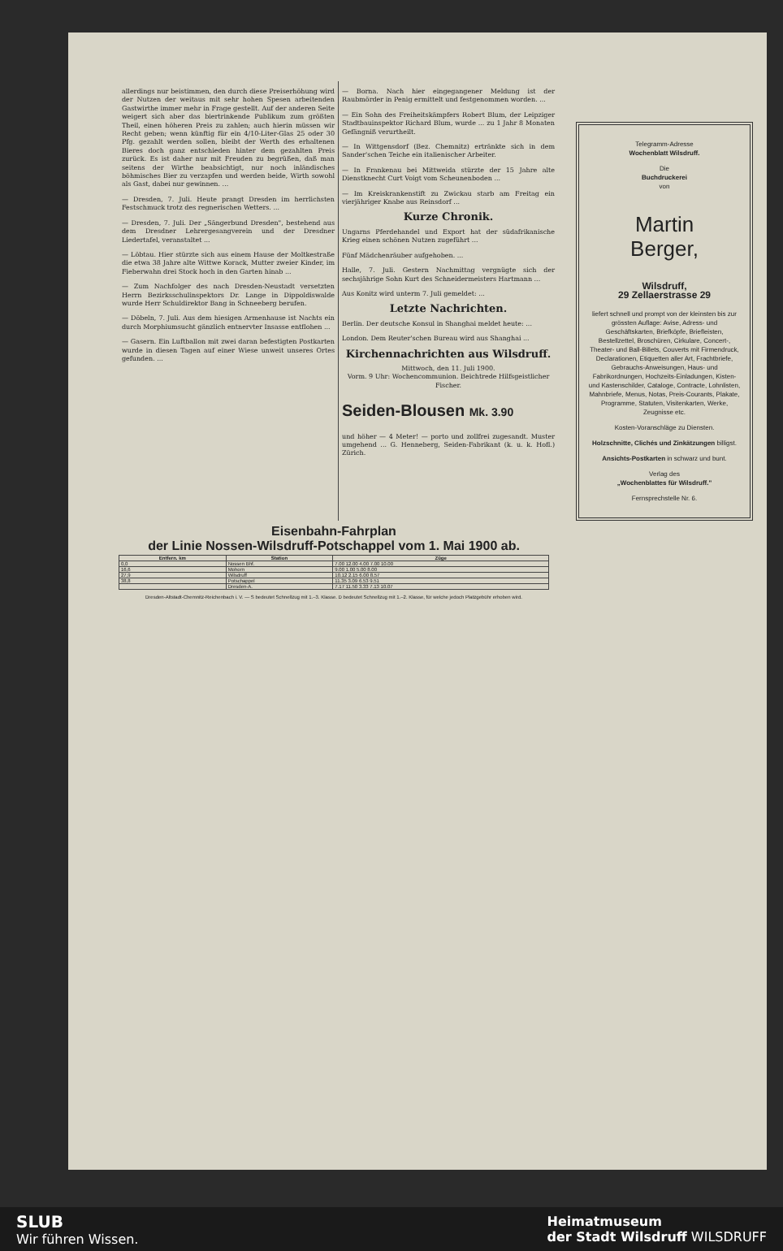allerdings nur beistimmen, den durch diese Preiserhöhung wird der Nutzen der weitaus mit sehr hohen Spesen arbeitenden Gastwirthe immer mehr in Frage gestellt. Auf der anderen Seite weigert sich aber das biertrinkende Publikum zum größten Theil, einen höheren Preis zu zahlen; auch hierin müssen wir Recht geben; wenn künftig für ein 4/10-Liter-Glas 25 oder 30 Pfg. gezahlt werden sollen, bleibt der Werth des erhaltenen Bieres doch ganz entschieden hinter dem gezahlten Preis zurück. Es ist daher nur mit Freuden zu begrüßen, daß man seitens der Wirthe beabsichtigt, nur noch inländisches böhmisches Bier zu verzapfen und werden beide, Wirth sowohl als Gast, dabei nur gewinnen. ...
— Dresden, 7. Juli. Heute prangt Dresden im herrlichsten Festschmuck trotz des regnerischen Wetters. ...
— Dresden, 7. Juli. Der „Sängerbund Dresden", bestehend aus dem Dresdner Lehrergesangverein und der Dresdner Liedertafel, veranstaltet ...
— Löbtau. Hier stürzte sich aus einem Hause der Moltkestraße die etwa 38 Jahre alte Wittwe Korack, Mutter zweier Kinder, im Fieberwahn drei Stock hoch in den Garten hinab ...
— Zum Nachfolger des nach Dresden-Neustadt versetzten Herrn Bezirksschulinspektors Dr. Lange in Dippoldiswalde wurde Herr Schuldirektor Bang in Schneeberg berufen.
— Döbeln, 7. Juli. Aus dem hiesigen Armenhause ist Nachts ein durch Morphiumsucht gänzlich entnervter Insasse entflohen ...
— Gasern. Ein Luftballon mit zwei daran befestigten Postkarten wurde in diesen Tagen auf einer Wiese unweit unseres Ortes gefunden. ...
— Borna. Nach hier eingegangener Meldung ist der Raubmörder in Penig ermittelt und festgenommen worden. ...
— Ein Sohn des Freiheitskämpfers Robert Blum, der Leipziger Stadtbauinspektor Richard Blum, wurde ... zu 1 Jahr 8 Monaten Gefängniß verurtheilt.
— In Wittgensdorf (Bez. Chemnitz) ertränkte sich in dem Sander'schen Teiche ein italienischer Arbeiter.
— In Frankenau bei Mittweida stürzte der 15 Jahre alte Dienstknecht Curt Voigt vom Scheunenboden ...
— Im Kreiskrankenstift zu Zwickau starb am Freitag ein vierjähriger Knabe aus Reinsdorf ...
Kurze Chronik.
Ungarns Pferdehandel und Export hat der südafrikanische Krieg einen schönen Nutzen zugeführt ...
Fünf Mädchenräuber aufgehoben. ...
Halle, 7. Juli. Gestern Nachmittag vergnügte sich der sechsjährige Sohn Kurt des Schneidermeisters Hartmann ...
Aus Konitz wird unterm 7. Juli gemeldet: ...
Letzte Nachrichten.
Berlin. Der deutsche Konsul in Shanghai meldet heute: ...
London. Dem Reuter'schen Bureau wird aus Shanghai ...
Kirchennachrichten aus Wilsdruff.
Mittwoch, den 11. Juli 1900.
Vorm. 9 Uhr: Wochencommunion. Beichtrede Hilfsgeistlicher Fischer.
Seiden-Blousen Mk. 3.90
und höher — 4 Meter! — porto und zollfrei zugesandt. Muster umgehend ... G. Henneberg, Seiden-Fabrikant (k. u. k. Hofl.) Zürich.
Telegramm-Adresse
Wochenblatt Wilsdruff.
Die
Buchdruckerei
von
Martin
Berger,
Wilsdruff,
29 Zellaerstrasse 29
liefert schnell und prompt von der kleinsten bis zur grössten Auflage: Avise, Adress- und Geschäftskarten, Briefköpfe, Briefleisten, Bestellzettel, Broschüren, Cirkulare, Concert-, Theater- und Ball-Billets, Couverts mit Firmendruck, Declarationen, Etiquetten aller Art, Frachtbriefe, Gebrauchs-Anweisungen, Haus- und Fabrikordnungen, Hochzeits-Einladungen, Kisten- und Kastenschilder, Cataloge, Contracte, Lohnlisten, Mahnbriefe, Menus, Notas, Preis-Courants, Plakate, Programme, Statuten, Visitenkarten, Werke, Zeugnisse etc.
Kosten-Voranschläge zu Diensten.
Holzschnitte, Clichés und Zinkätzungen billigst.
Ansichts-Postkarten in schwarz und bunt.
Verlag des
„Wochenblattes für Wilsdruff."
Fernsprechstelle Nr. 6.
Eisenbahn-Fahrplan
der Linie Nossen-Wilsdruff-Potschappel vom 1. Mai 1900 ab.
| Entfern. km | Station | Züge |
| --- | --- | --- |
| 0,0 | Nossen Bhf. | 7.00 12.00 4.00 7.00 10.00 |
| 16,6 | Mohorn | 9.00 1.00 5.00 8.00 |
| 27,9 | Wilsdruff | 10.12 2.15 6.00 8.57 |
| 38,8 | Potschappel | 11.35 3.09 6.53 9.51 |
| | Dresden-A. | 7.17 11.50 3.33 7.13 10.07 |
Dresden-Altstadt-Chemnitz-Reichenbach i. V. — S bedeutet Schnellzug mit 1.–3. Klasse. D bedeutet Schnellzug mit 1.–2. Klasse, für welche jedoch Platzgebühr erhoben wird.
SLUB
Wir führen Wissen.
Heimatmuseum
der Stadt Wilsdruff WILSDRUFF